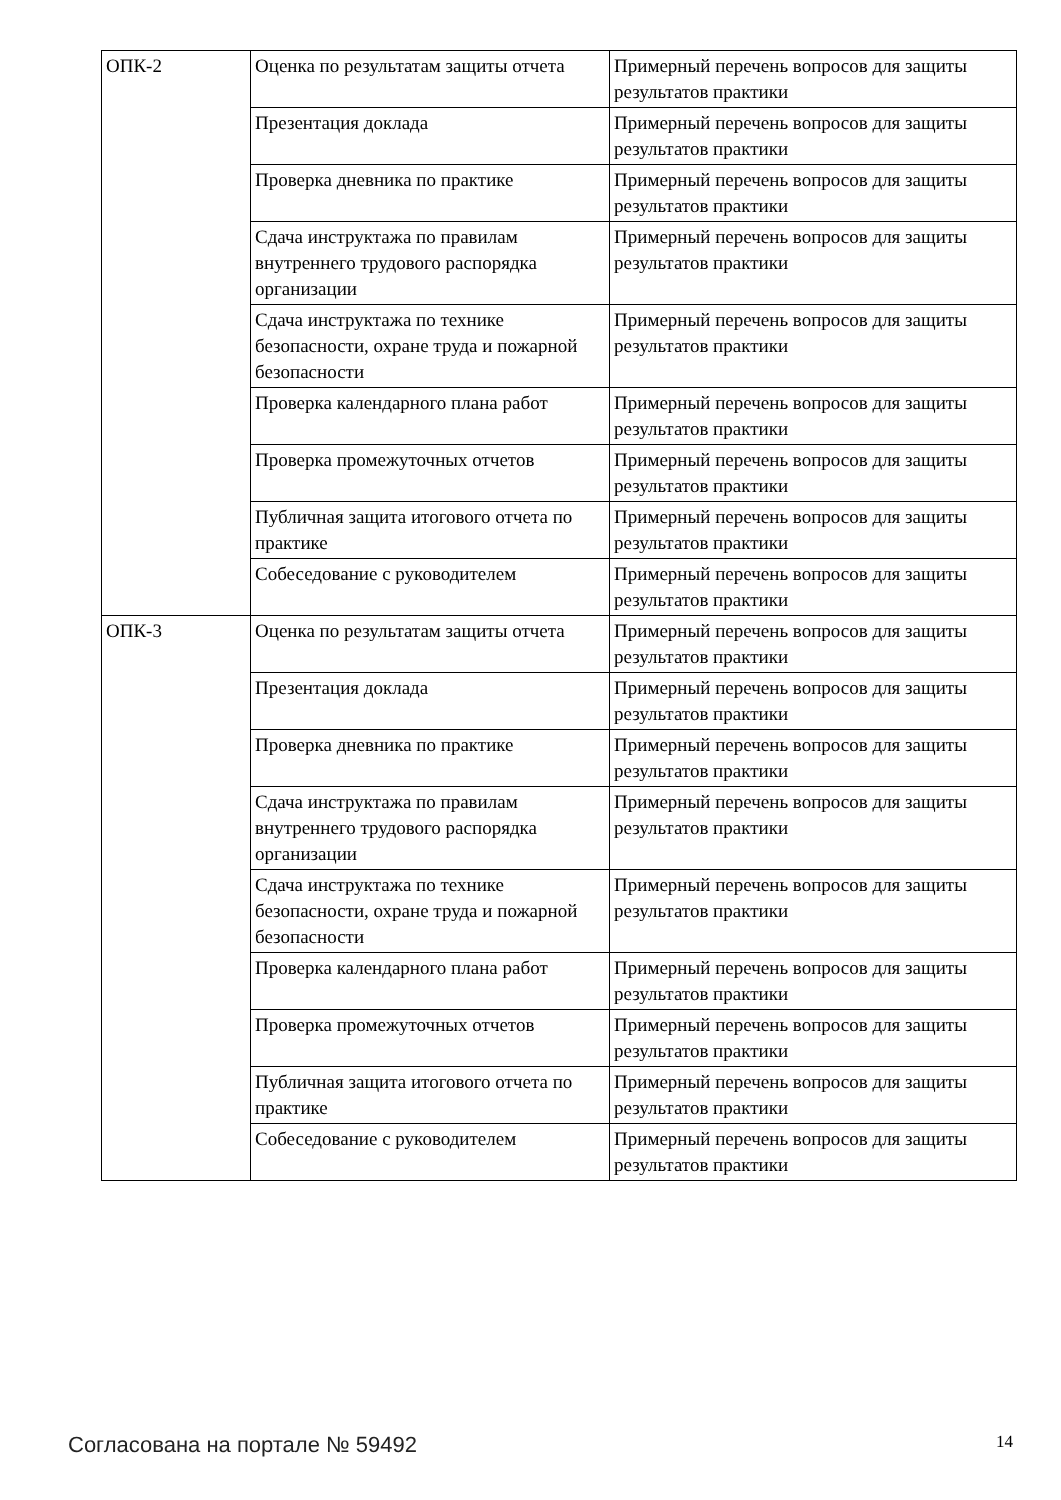| ОПК-2 | Оценка по результатам защиты отчета | Примерный перечень вопросов для защиты результатов практики |
| | Презентация доклада | Примерный перечень вопросов для защиты результатов практики |
| | Проверка дневника по практике | Примерный перечень вопросов для защиты результатов практики |
| | Сдача инструктажа по правилам внутреннего трудового распорядка организации | Примерный перечень вопросов для защиты результатов практики |
| | Сдача инструктажа по технике безопасности, охране труда и пожарной безопасности | Примерный перечень вопросов для защиты результатов практики |
| | Проверка календарного плана работ | Примерный перечень вопросов для защиты результатов практики |
| | Проверка промежуточных отчетов | Примерный перечень вопросов для защиты результатов практики |
| | Публичная защита итогового отчета по практике | Примерный перечень вопросов для защиты результатов практики |
| | Собеседование с руководителем | Примерный перечень вопросов для защиты результатов практики |
| ОПК-3 | Оценка по результатам защиты отчета | Примерный перечень вопросов для защиты результатов практики |
| | Презентация доклада | Примерный перечень вопросов для защиты результатов практики |
| | Проверка дневника по практике | Примерный перечень вопросов для защиты результатов практики |
| | Сдача инструктажа по правилам внутреннего трудового распорядка организации | Примерный перечень вопросов для защиты результатов практики |
| | Сдача инструктажа по технике безопасности, охране труда и пожарной безопасности | Примерный перечень вопросов для защиты результатов практики |
| | Проверка календарного плана работ | Примерный перечень вопросов для защиты результатов практики |
| | Проверка промежуточных отчетов | Примерный перечень вопросов для защиты результатов практики |
| | Публичная защита итогового отчета по практике | Примерный перечень вопросов для защиты результатов практики |
| | Собеседование с руководителем | Примерный перечень вопросов для защиты результатов практики |
Согласована на портале № 59492 14